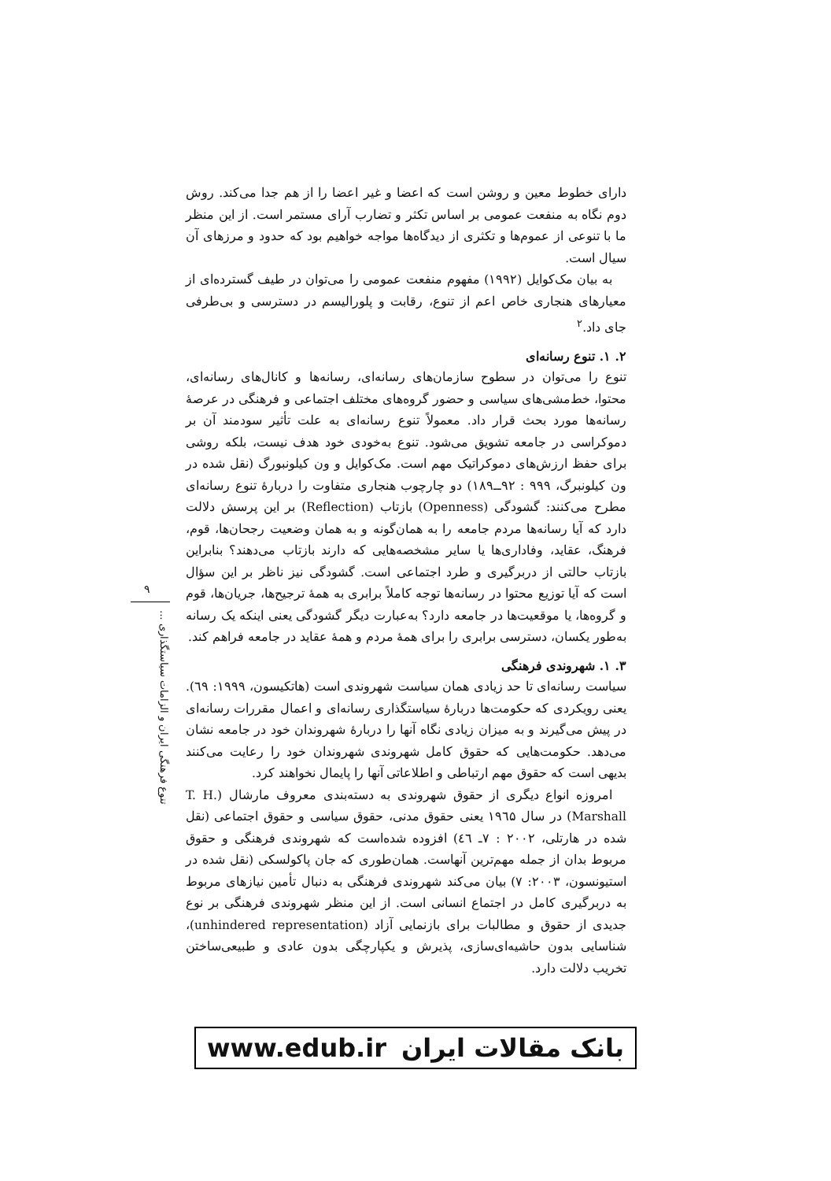دارای خطوط معین و روشن است که اعضا و غیر اعضا را از هم جدا می‌کند. روش دوم نگاه به منفعت عمومی بر اساس تکثر و تضارب آرای مستمر است. از این منظر ما با تنوعی از عموم‌ها و تکثری از دیدگاه‌ها مواجه خواهیم بود که حدود و مرزهای آن سیال است.
به بیان مک‌کوایل (۱۹۹۲) مفهوم منفعت عمومی را می‌توان در طیف گسترده‌ای از معیارهای هنجاری خاص اعم از تنوع، رقابت و پلورالیسم در دسترسی و بی‌طرفی جای داد.<sup>۲</sup>
۲. ۱. تنوع رسانه‌ای
تنوع را می‌توان در سطوح سازمان‌های رسانه‌ای، رسانه‌ها و کانال‌های رسانه‌ای، محتوا، خط‌مشی‌های سیاسی و حضور گروه‌های مختلف اجتماعی و فرهنگی در عرصهٔ رسانه‌ها مورد بحث قرار داد. معمولاً تنوع رسانه‌ای به علت تأثیر سودمند آن بر دموکراسی در جامعه تشویق می‌شود. تنوع به‌خودی خود هدف نیست، بلکه روشی برای حفظ ارزش‌های دموکراتیک مهم است. مک‌کوایل و ون کیلونبورگ (نقل شده در ون کیلونبرگ، ۹۹۹ : ۹۲ــ۱۸۹) دو چارچوب هنجاری متفاوت را دربارهٔ تنوع رسانه‌ای مطرح می‌کنند: گشودگی (Openness) بازتاب (Reflection) بر این پرسش دلالت دارد که آیا رسانه‌ها مردم جامعه را به همان‌گونه و به همان وضعیت رجحان‌ها، قوم، فرهنگ، عقاید، وفاداری‌ها یا سایر مشخصه‌هایی که دارند بازتاب می‌دهند؟ بنابراین بازتاب حالتی از دربرگیری و طرد اجتماعی است. گشودگی نیز ناظر بر این سؤال است که آیا توزیع محتوا در رسانه‌ها توجه کاملاً برابری به همهٔ ترجیح‌ها، جریان‌ها، قوم و گروه‌ها، یا موقعیت‌ها در جامعه دارد؟ به‌عبارت دیگر گشودگی یعنی اینکه یک رسانه به‌طور یکسان، دسترسی برابری را برای همهٔ مردم و همهٔ عقاید در جامعه فراهم کند.
۳. ۱. شهروندی فرهنگی
سیاست رسانه‌ای تا حد زیادی همان سیاست شهروندی است (هاتکیسون، ۱۹۹۹: ٦٩). یعنی رویکردی که حکومت‌ها دربارهٔ سیاستگذاری رسانه‌ای و اعمال مقررات رسانه‌ای در پیش می‌گیرند و به میزان زیادی نگاه آنها را دربارهٔ شهروندان خود در جامعه نشان می‌دهد. حکومت‌هایی که حقوق کامل شهروندی شهروندان خود را رعایت می‌کنند بدیهی است که حقوق مهم ارتباطی و اطلاعاتی آنها را پایمال نخواهند کرد.
امروزه انواع دیگری از حقوق شهروندی به دسته‌بندی معروف مارشال (T. H. Marshall) در سال ۱۹٦۵ یعنی حقوق مدنی، حقوق سیاسی و حقوق اجتماعی (نقل شده در هارتلی، ۲۰۰۲ : ۷ـ ٤٦) افزوده شده‌است که شهروندی فرهنگی و حقوق مربوط بدان از جمله مهم‌ترین آنهاست. همان‌طوری که جان پاکولسکی (نقل شده در استیونسون، ۲۰۰۳: ۷) بیان می‌کند شهروندی فرهنگی به دنبال تأمین نیازهای مربوط به دربرگیری کامل در اجتماع انسانی است. از این منظر شهروندی فرهنگی بر نوع جدیدی از حقوق و مطالبات برای بازنمایی آزاد (unhindered representation)، شناسایی بدون حاشیه‌ای‌سازی، پذیرش و یکپارچگی بدون عادی و طبیعی‌ساختن تخریب دلالت دارد.
۹
تنوع فرهنگی ایران و الزامات سیاستگذاری ...
www.edub.ir بانک مقالات ایران